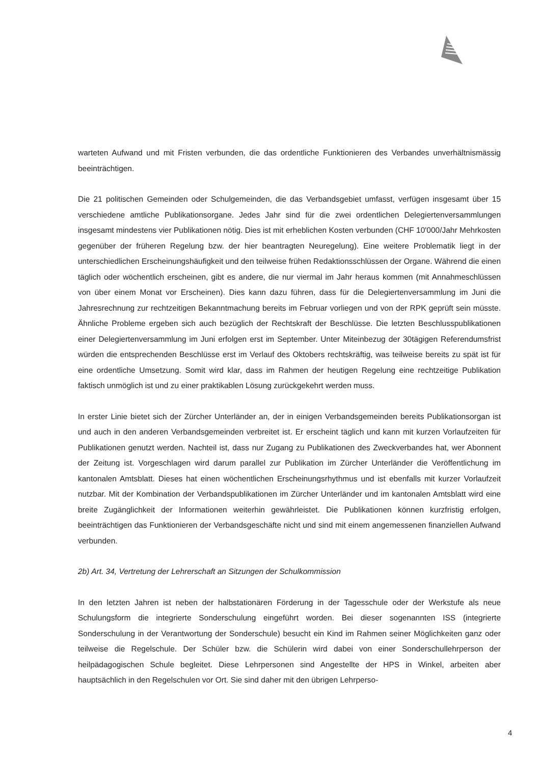warteten Aufwand und mit Fristen verbunden, die das ordentliche Funktionieren des Verbandes unverhältnismässig beeinträchtigen.
Die 21 politischen Gemeinden oder Schulgemeinden, die das Verbandsgebiet umfasst, verfügen insgesamt über 15 verschiedene amtliche Publikationsorgane. Jedes Jahr sind für die zwei ordentlichen Delegiertenversammlungen insgesamt mindestens vier Publikationen nötig. Dies ist mit erheblichen Kosten verbunden (CHF 10'000/Jahr Mehrkosten gegenüber der früheren Regelung bzw. der hier beantragten Neuregelung). Eine weitere Problematik liegt in der unterschiedlichen Erscheinungshäufigkeit und den teilweise frühen Redaktionsschlüssen der Organe. Während die einen täglich oder wöchentlich erscheinen, gibt es andere, die nur viermal im Jahr heraus kommen (mit Annahmeschlüssen von über einem Monat vor Erscheinen). Dies kann dazu führen, dass für die Delegiertenversammlung im Juni die Jahresrechnung zur rechtzeitigen Bekanntmachung bereits im Februar vorliegen und von der RPK geprüft sein müsste. Ähnliche Probleme ergeben sich auch bezüglich der Rechtskraft der Beschlüsse. Die letzten Beschlusspublikationen einer Delegiertenversammlung im Juni erfolgen erst im September. Unter Miteinbezug der 30tägigen Referendumsfrist würden die entsprechenden Beschlüsse erst im Verlauf des Oktobers rechtskräftig, was teilweise bereits zu spät ist für eine ordentliche Umsetzung. Somit wird klar, dass im Rahmen der heutigen Regelung eine rechtzeitige Publikation faktisch unmöglich ist und zu einer praktikablen Lösung zurückgekehrt werden muss.
In erster Linie bietet sich der Zürcher Unterländer an, der in einigen Verbandsgemeinden bereits Publikationsorgan ist und auch in den anderen Verbandsgemeinden verbreitet ist. Er erscheint täglich und kann mit kurzen Vorlaufzeiten für Publikationen genutzt werden. Nachteil ist, dass nur Zugang zu Publikationen des Zweckverbandes hat, wer Abonnent der Zeitung ist. Vorgeschlagen wird darum parallel zur Publikation im Zürcher Unterländer die Veröffentlichung im kantonalen Amtsblatt. Dieses hat einen wöchentlichen Erscheinungsrhythmus und ist ebenfalls mit kurzer Vorlaufzeit nutzbar. Mit der Kombination der Verbandspublikationen im Zürcher Unterländer und im kantonalen Amtsblatt wird eine breite Zugänglichkeit der Informationen weiterhin gewährleistet. Die Publikationen können kurzfristig erfolgen, beeinträchtigen das Funktionieren der Verbandsgeschäfte nicht und sind mit einem angemessenen finanziellen Aufwand verbunden.
2b) Art. 34, Vertretung der Lehrerschaft an Sitzungen der Schulkommission
In den letzten Jahren ist neben der halbstationären Förderung in der Tagesschule oder der Werkstufe als neue Schulungsform die integrierte Sonderschulung eingeführt worden. Bei dieser sogenannten ISS (integrierte Sonderschulung in der Verantwortung der Sonderschule) besucht ein Kind im Rahmen seiner Möglichkeiten ganz oder teilweise die Regelschule. Der Schüler bzw. die Schülerin wird dabei von einer Sonderschullehrperson der heilpädagogischen Schule begleitet. Diese Lehrpersonen sind Angestellte der HPS in Winkel, arbeiten aber hauptsächlich in den Regelschulen vor Ort. Sie sind daher mit den übrigen Lehrperso-
4